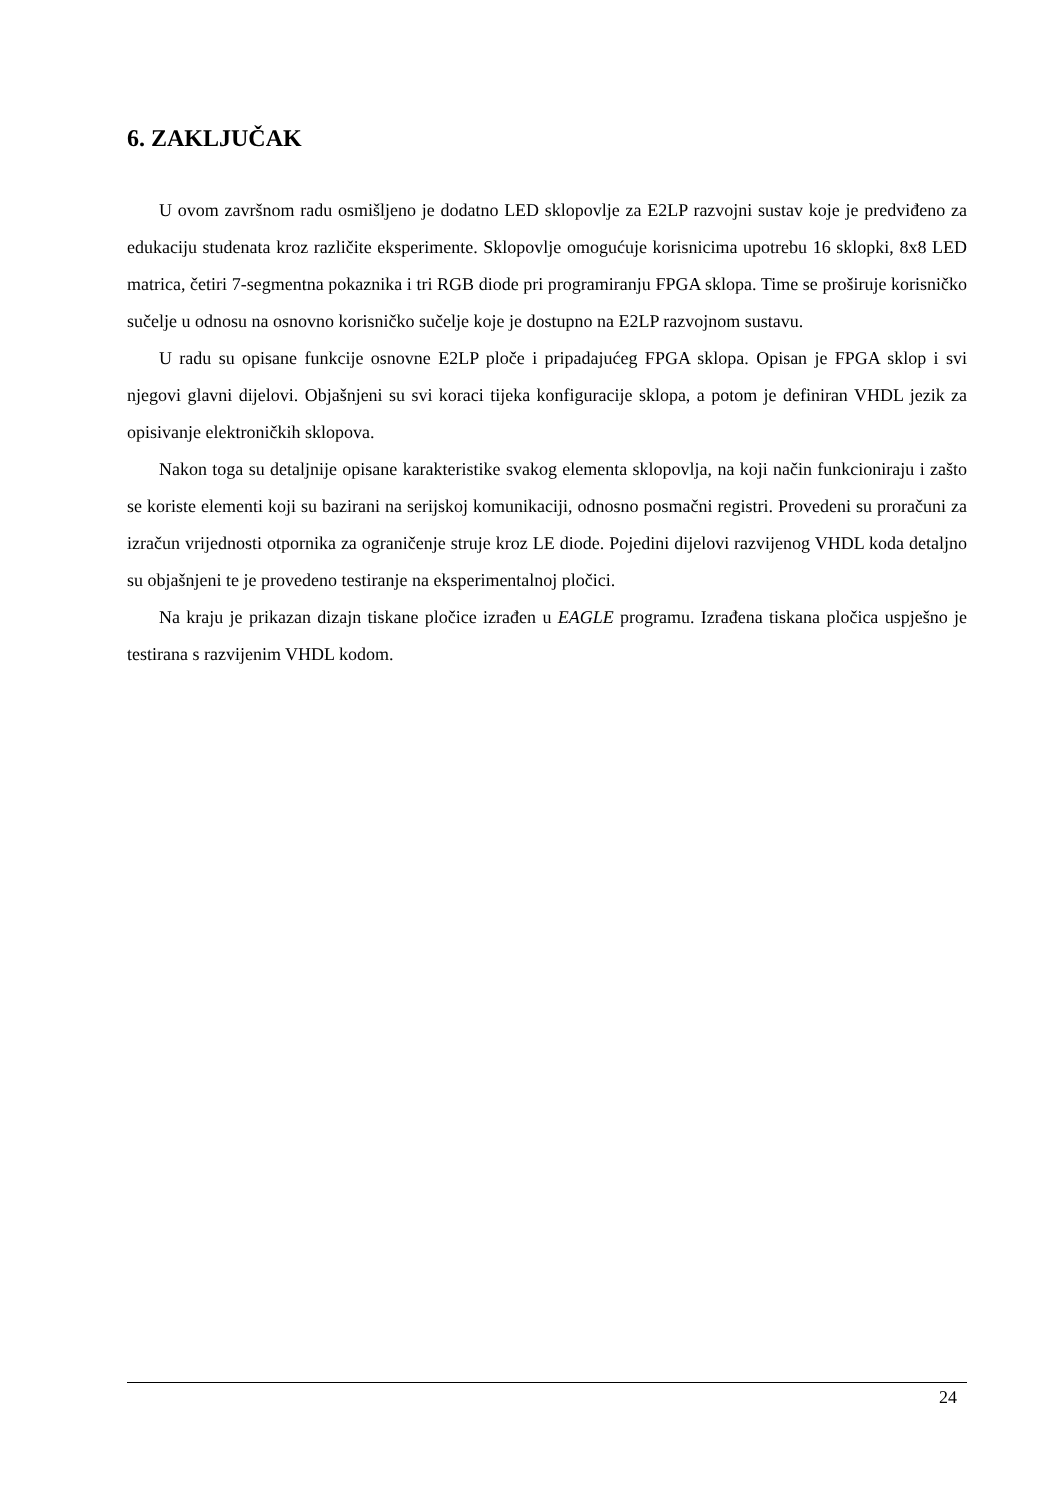6. ZAKLJUČAK
U ovom završnom radu osmišljeno je dodatno LED sklopovlje za E2LP razvojni sustav koje je predviđeno za edukaciju studenata kroz različite eksperimente. Sklopovlje omogućuje korisnicima upotrebu 16 sklopki, 8x8 LED matrica, četiri 7-segmentna pokaznika i tri RGB diode pri programiranju FPGA sklopa. Time se proširuje korisničko sučelje u odnosu na osnovno korisničko sučelje koje je dostupno na E2LP razvojnom sustavu.
U radu su opisane funkcije osnovne E2LP ploče i pripadajućeg FPGA sklopa. Opisan je FPGA sklop i svi njegovi glavni dijelovi. Objašnjeni su svi koraci tijeka konfiguracije sklopa, a potom je definiran VHDL jezik za opisivanje elektroničkih sklopova.
Nakon toga su detaljnije opisane karakteristike svakog elementa sklopovlja, na koji način funkcioniraju i zašto se koriste elementi koji su bazirani na serijskoj komunikaciji, odnosno posmačni registri. Provedeni su proračuni za izračun vrijednosti otpornika za ograničenje struje kroz LE diode. Pojedini dijelovi razvijenog VHDL koda detaljno su objašnjeni te je provedeno testiranje na eksperimentalnoj pločici.
Na kraju je prikazan dizajn tiskane pločice izrađen u EAGLE programu. Izrađena tiskana pločica uspješno je testirana s razvijenim VHDL kodom.
24